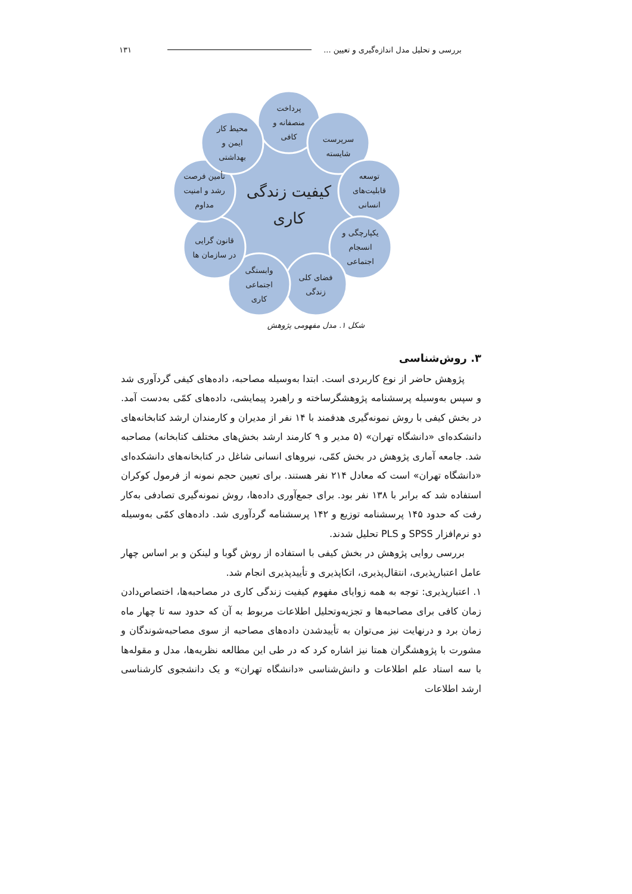بررسی و تحلیل مدل اندازه‌گیری و تعیین ... ۱۳۱
پرداخت
منصفانه و
کافی
سرپرست
شایسته
توسعه
قابلیت‌های
انسانی
یکپارچگی و
انسجام
اجتماعی
فضای کلی
زندگی
وابستگی
اجتماعی
کاری
قانون گرایی
در سازمان ها
تأمین فرصت
رشد و امنیت
مداوم
محیط کار
ایمن و
بهداشتی
کیفیت زندگی
کاری
شکل ۱. مدل مفهومی پژوهش
۳. روش‌شناسی
پژوهش حاضر از نوع کاربردی است. ابتدا به‌وسیله مصاحبه، داده‌های کیفی گردآوری شد و سپس به‌وسیله پرسشنامه پژوهشگرساخته و راهبرد پیمایشی، داده‌های کمّی به‌دست آمد. در بخش کیفی با روش نمونه‌گیری هدفمند با ۱۴ نفر از مدیران و کارمندان ارشد کتابخانه‌های دانشکده‌ای «دانشگاه تهران» (۵ مدیر و ۹ کارمند ارشد بخش‌های مختلف کتابخانه) مصاحبه شد. جامعه آماری پژوهش در بخش کمّی، نیروهای انسانی شاغل در کتابخانه‌های دانشکده‌ای «دانشگاه تهران» است که معادل ۲۱۴ نفر هستند. برای تعیین حجم نمونه از فرمول کوکران استفاده شد که برابر با ۱۳۸ نفر بود. برای جمع‌آوری داده‌ها، روش نمونه‌گیری تصادفی به‌کار رفت که حدود ۱۴۵ پرسشنامه توزیع و ۱۴۲ پرسشنامه گردآوری شد. داده‌های کمّی به‌وسیله دو نرم‌افزار SPSS و PLS تحلیل شدند.
بررسی روایی پژوهش در بخش کیفی با استفاده از روش گوبا و لینکن و بر اساس چهار عامل اعتبارپذیری، انتقال‌پذیری، اتکاپذیری و تأییدپذیری انجام شد.
۱. اعتبارپذیری: توجه به همه زوایای مفهوم کیفیت زندگی کاری در مصاحبه‌ها، اختصاص‌دادن زمان کافی برای مصاحبه‌ها و تجزیه‌وتحلیل اطلاعات مربوط به آن که حدود سه تا چهار ماه زمان برد و درنهایت نیز می‌توان به تأییدشدن داده‌های مصاحبه از سوی مصاحبه‌شوندگان و مشورت با پژوهشگران همتا نیز اشاره کرد که در طی این مطالعه نظریه‌ها، مدل و مقوله‌ها با سه استاد علم اطلاعات و دانش‌شناسی «دانشگاه تهران» و یک دانشجوی کارشناسی ارشد اطلاعات